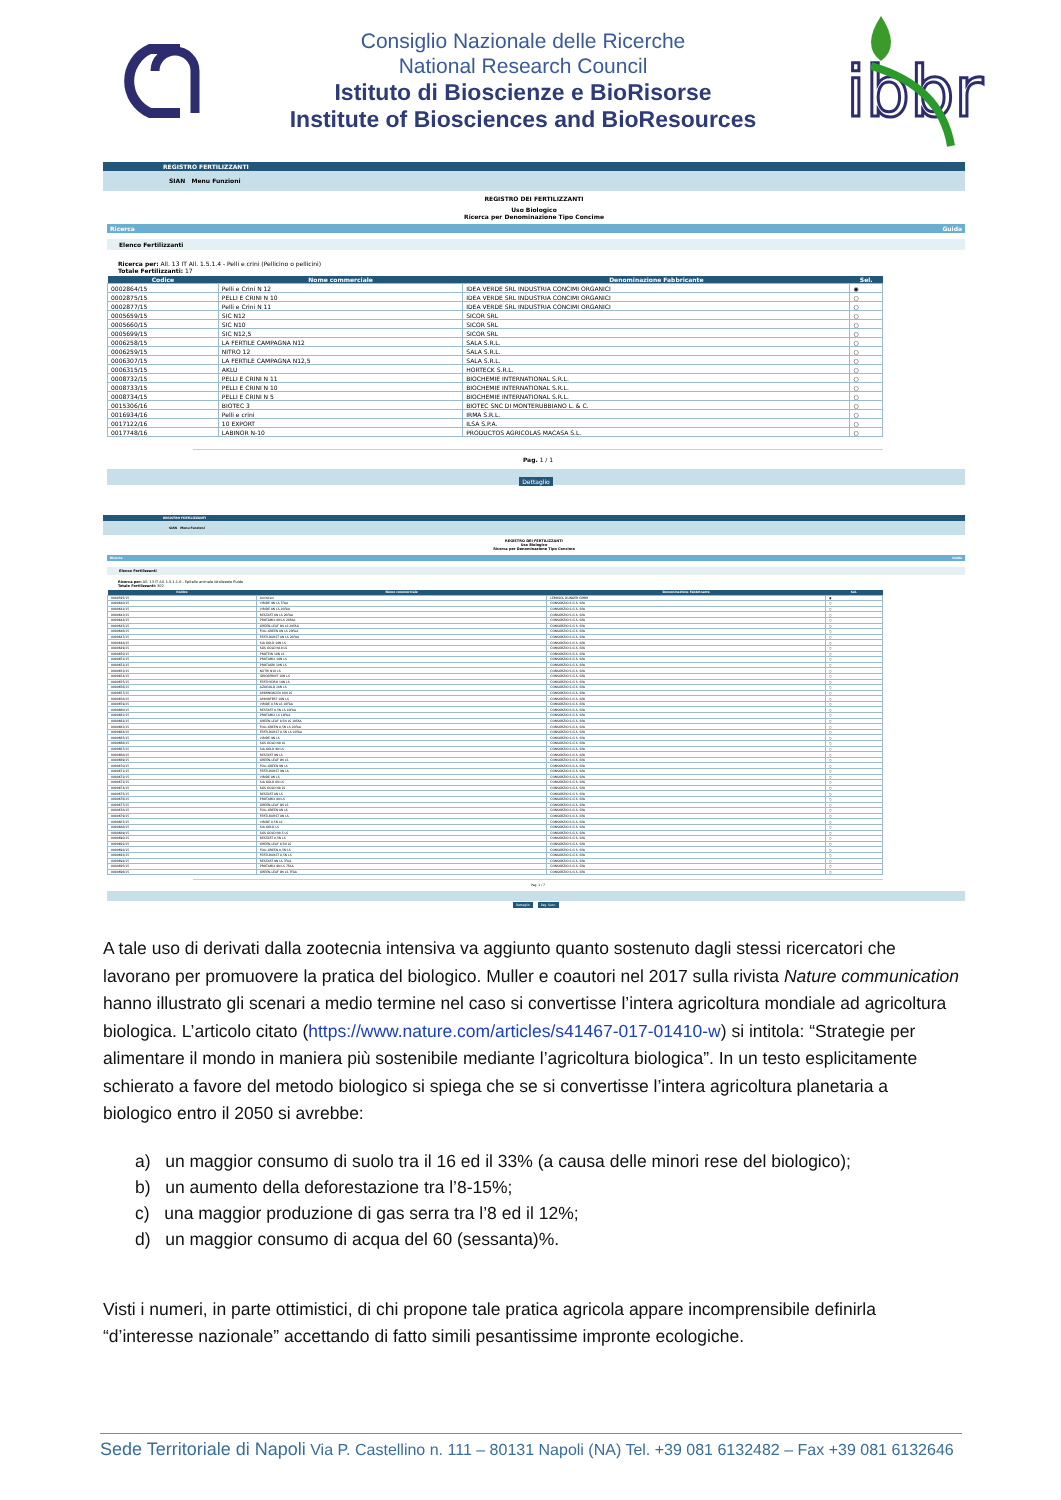Consiglio Nazionale delle Ricerche
National Research Council
Istituto di Bioscienze e BioRisorse
Institute of Biosciences and BioResources
ibbr
REGISTRO FERTILIZZANTI
SIAN Menu Funzioni
REGISTRO DEI FERTILIZZANTI
Uso Biologico
Ricerca per Denominazione Tipo Concime
Ricerca Guida
Elenco Fertilizzanti
Ricerca per: All. 13 IT All. 1.5.1.4 - Pelli e crini (Pellicino o pellicini)
Totale Fertilizzanti: 17
| Codice | Nome commerciale | Denominazione Fabbricante | Sel. |
| --- | --- | --- | --- |
| 0002864/15 | Pelli e Crini N 12 | IDEA VERDE SRL INDUSTRIA CONCIMI ORGANICI | ◉ |
| 0002875/15 | PELLI E CRINI N 10 | IDEA VERDE SRL INDUSTRIA CONCIMI ORGANICI | ○ |
| 0002877/15 | Pelli e Crini N 11 | IDEA VERDE SRL INDUSTRIA CONCIMI ORGANICI | ○ |
| 0005659/15 | SIC N12 | SICOR SRL | ○ |
| 0005660/15 | SIC N10 | SICOR SRL | ○ |
| 0005699/15 | SIC N12,5 | SICOR SRL | ○ |
| 0006258/15 | LA FERTILE CAMPAGNA N12 | SALA S.R.L. | ○ |
| 0006259/15 | NITRO 12 | SALA S.R.L. | ○ |
| 0006307/15 | LA FERTILE CAMPAGNA N12,5 | SALA S.R.L. | ○ |
| 0006315/15 | AKLU | HORTECK S.R.L. | ○ |
| 0008732/15 | PELLI E CRINI N 11 | BIOCHEMIE INTERNATIONAL S.R.L. | ○ |
| 0008733/15 | PELLI E CRINI N 10 | BIOCHEMIE INTERNATIONAL S.R.L. | ○ |
| 0008734/15 | PELLI E CRINI N 5 | BIOCHEMIE INTERNATIONAL S.R.L. | ○ |
| 0015306/16 | BIOTEC 3 | BIOTEC SNC DI MONTERUBBIANO L. & C. | ○ |
| 0016934/16 | Pelli e crini | IRMA S.R.L. | ○ |
| 0017122/16 | 10 EXPORT | ILSA S.P.A. | ○ |
| 0017748/16 | LABINOR N-10 | PRODUCTOS AGRICOLAS MACASA S.L. | ○ |
Pag. 1 / 1
Dettaglio
REGISTRO FERTILIZZANTI
SIAN Menu Funzioni
REGISTRO DEI FERTILIZZANTI
Uso Biologico
Ricerca per Denominazione Tipo Concime
Ricerca Guida
Elenco Fertilizzanti
Ricerca per: All. 13 IT All. 1.5.1.1.6 - Epitelio animale idrolizzato fluido
Totale Fertilizzanti: 302
| Codice | Nome commerciale | Denominazione Fabbricante | Sel. |
| --- | --- | --- | --- |
| 0000595/15 | Aminosol | LEBOSOL DUNGER GMBH | ◉ |
| 0000640/15 | VIRIDE 9N LS 7FAA | CONSORZIO S.G.S. SPA | ○ |
| 0000642/15 | VIRIDE 8N LS 20FAA | CONSORZIO S.G.S. SPA | ○ |
| 0000643/15 | RESTART 8N LS 20FAA | CONSORZIO S.G.S. SPA | ○ |
| 0000644/15 | PROTAMIX 8N LS 20FAA | CONSORZIO S.G.S. SPA | ○ |
| 0000645/15 | GREEN-LEAF 8N LS 20FAA | CONSORZIO S.G.S. SPA | ○ |
| 0000646/15 | FOLI-GREEN 8N LS 20FAA | CONSORZIO S.G.S. SPA | ○ |
| 0000647/15 | FERTI-BURST 8N LS 20FAA | CONSORZIO S.G.S. SPA | ○ |
| 0000648/15 | SIA GOLD 10N LS | CONSORZIO S.G.S. SPA | ○ |
| 0000649/15 | SGS GOLD N10 LS | CONSORZIO S.G.S. SPA | ○ |
| 0000650/15 | PROTEIN 10N LS | CONSORZIO S.G.S. SPA | ○ |
| 0000651/15 | PROTAMIX 10N LS | CONSORZIO S.G.S. SPA | ○ |
| 0000652/15 | PROTAGRI 10N LS | CONSORZIO S.G.S. SPA | ○ |
| 0000653/15 | NUTRI N10 LS | CONSORZIO S.G.S. SPA | ○ |
| 0000654/15 | IDROSPRINT 10N LS | CONSORZIO S.G.S. SPA | ○ |
| 0000655/15 | FERTHYDRO 10N LS | CONSORZIO S.G.S. SPA | ○ |
| 0000656/15 | AZOGOLD 10N LS | CONSORZIO S.G.S. SPA | ○ |
| 0000657/15 | AMMINOACIDI 10N LS | CONSORZIO S.G.S. SPA | ○ |
| 0000658/15 | AMINOFERT 10N LS | CONSORZIO S.G.S. SPA | ○ |
| 0000659/15 | VIRIDE 8,5N LS 10FAA | CONSORZIO S.G.S. SPA | ○ |
| 0000660/15 | RESTART 8,5N LS 10FAA | CONSORZIO S.G.S. SPA | ○ |
| 0000661/15 | PROTAMIX LS 10FAA | CONSORZIO S.G.S. SPA | ○ |
| 0000662/15 | GREEN-LEAF 8,5N LS 10FAA | CONSORZIO S.G.S. SPA | ○ |
| 0000663/15 | FOLI-GREEN 8,5N LS 10FAA | CONSORZIO S.G.S. SPA | ○ |
| 0000664/15 | FERTI-BURST 8,5N LS 10FAA | CONSORZIO S.G.S. SPA | ○ |
| 0000665/15 | VIRIDE 9N LS | CONSORZIO S.G.S. SPA | ○ |
| 0000666/15 | SGS GOLD N9 LS | CONSORZIO S.G.S. SPA | ○ |
| 0000667/15 | SIA GOLD 9N LS | CONSORZIO S.G.S. SPA | ○ |
| 0000668/15 | RESTART 9N LS | CONSORZIO S.G.S. SPA | ○ |
| 0000669/15 | GREEN-LEAF 9N LS | CONSORZIO S.G.S. SPA | ○ |
| 0000670/15 | FOLI-GREEN 9N LS | CONSORZIO S.G.S. SPA | ○ |
| 0000671/15 | FERTI-BURST 9N LS | CONSORZIO S.G.S. SPA | ○ |
| 0000672/15 | VIRIDE 8N LS | CONSORZIO S.G.S. SPA | ○ |
| 0000673/15 | SIA GOLD 8N LS | CONSORZIO S.G.S. SPA | ○ |
| 0000674/15 | SGS GOLD N8 LS | CONSORZIO S.G.S. SPA | ○ |
| 0000675/15 | RESTART 8N LS | CONSORZIO S.G.S. SPA | ○ |
| 0000676/15 | PROTAMIX 8N LS | CONSORZIO S.G.S. SPA | ○ |
| 0000677/15 | GREEN-LEAF 8N LS | CONSORZIO S.G.S. SPA | ○ |
| 0000678/15 | FOLI-GREEN 8N LS | CONSORZIO S.G.S. SPA | ○ |
| 0000679/15 | FERTI-BURST 8N LS | CONSORZIO S.G.S. SPA | ○ |
| 0000687/15 | VIRIDE 8,5N LS | CONSORZIO S.G.S. SPA | ○ |
| 0000688/15 | SIA GOLD LS | CONSORZIO S.G.S. SPA | ○ |
| 0000689/15 | SGS GOLD N8,5 LS | CONSORZIO S.G.S. SPA | ○ |
| 0000690/15 | RESTART 8,5N LS | CONSORZIO S.G.S. SPA | ○ |
| 0000691/15 | GREEN-LEAF 8,5N LS | CONSORZIO S.G.S. SPA | ○ |
| 0000692/15 | FOLI-GREEN 8,5N LS | CONSORZIO S.G.S. SPA | ○ |
| 0000693/15 | FERTI-BURST 8,5N LS | CONSORZIO S.G.S. SPA | ○ |
| 0000694/15 | RESTART 9N LS 7FAA | CONSORZIO S.G.S. SPA | ○ |
| 0000695/15 | PROTAMIX 9N LS 7FAA | CONSORZIO S.G.S. SPA | ○ |
| 0000696/15 | GREEN-LEAF 9N LS 7FAA | CONSORZIO S.G.S. SPA | ○ |
Pag. 1 / 7
Dettaglio Pag. Succ.
A tale uso di derivati dalla zootecnia intensiva va aggiunto quanto sostenuto dagli stessi ricercatori che lavorano per promuovere la pratica del biologico. Muller e coautori nel 2017 sulla rivista Nature communication hanno illustrato gli scenari a medio termine nel caso si convertisse l’intera agricoltura mondiale ad agricoltura biologica. L’articolo citato (https://www.nature.com/articles/s41467-017-01410-w) si intitola: “Strategie per alimentare il mondo in maniera più sostenibile mediante l’agricoltura biologica”. In un testo esplicitamente schierato a favore del metodo biologico si spiega che se si convertisse l’intera agricoltura planetaria a biologico entro il 2050 si avrebbe:
a) un maggior consumo di suolo tra il 16 ed il 33% (a causa delle minori rese del biologico);
b) un aumento della deforestazione tra l’8-15%;
c) una maggior produzione di gas serra tra l’8 ed il 12%;
d) un maggior consumo di acqua del 60 (sessanta)%.
Visti i numeri, in parte ottimistici, di chi propone tale pratica agricola appare incomprensibile definirla “d’interesse nazionale” accettando di fatto simili pesantissime impronte ecologiche.
Sede Territoriale di Napoli Via P. Castellino n. 111 – 80131 Napoli (NA) Tel. +39 081 6132482 – Fax +39 081 6132646